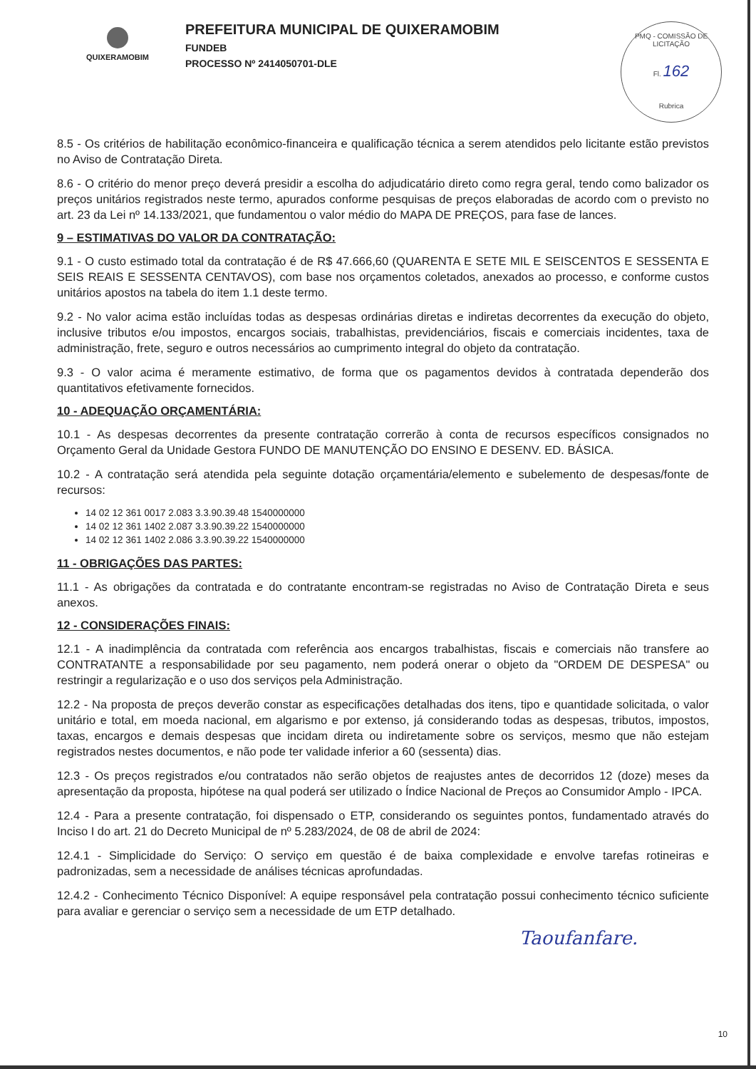QUIXERAMOBIM
PREFEITURA MUNICIPAL DE QUIXERAMOBIM
FUNDEB
PROCESSO Nº 2414050701-DLE
PMQ - COMISSÃO DE LICITAÇÃO
Fl. 162
Rubrica
8.5 - Os critérios de habilitação econômico-financeira e qualificação técnica a serem atendidos pelo licitante estão previstos no Aviso de Contratação Direta.
8.6 - O critério do menor preço deverá presidir a escolha do adjudicatário direto como regra geral, tendo como balizador os preços unitários registrados neste termo, apurados conforme pesquisas de preços elaboradas de acordo com o previsto no art. 23 da Lei nº 14.133/2021, que fundamentou o valor médio do MAPA DE PREÇOS, para fase de lances.
9 – ESTIMATIVAS DO VALOR DA CONTRATAÇÃO:
9.1 - O custo estimado total da contratação é de R$ 47.666,60 (QUARENTA E SETE MIL E SEISCENTOS E SESSENTA E SEIS REAIS E SESSENTA CENTAVOS), com base nos orçamentos coletados, anexados ao processo, e conforme custos unitários apostos na tabela do item 1.1 deste termo.
9.2 - No valor acima estão incluídas todas as despesas ordinárias diretas e indiretas decorrentes da execução do objeto, inclusive tributos e/ou impostos, encargos sociais, trabalhistas, previdenciários, fiscais e comerciais incidentes, taxa de administração, frete, seguro e outros necessários ao cumprimento integral do objeto da contratação.
9.3 - O valor acima é meramente estimativo, de forma que os pagamentos devidos à contratada dependerão dos quantitativos efetivamente fornecidos.
10 - ADEQUAÇÃO ORÇAMENTÁRIA:
10.1 - As despesas decorrentes da presente contratação correrão à conta de recursos específicos consignados no Orçamento Geral da Unidade Gestora FUNDO DE MANUTENÇÃO DO ENSINO E DESENV. ED. BÁSICA.
10.2 - A contratação será atendida pela seguinte dotação orçamentária/elemento e subelemento de despesas/fonte de recursos:
14 02 12 361 0017 2.083 3.3.90.39.48 1540000000
14 02 12 361 1402 2.087 3.3.90.39.22 1540000000
14 02 12 361 1402 2.086 3.3.90.39.22 1540000000
11 - OBRIGAÇÕES DAS PARTES:
11.1 - As obrigações da contratada e do contratante encontram-se registradas no Aviso de Contratação Direta e seus anexos.
12 - CONSIDERAÇÕES FINAIS:
12.1 - A inadimplência da contratada com referência aos encargos trabalhistas, fiscais e comerciais não transfere ao CONTRATANTE a responsabilidade por seu pagamento, nem poderá onerar o objeto da "ORDEM DE DESPESA" ou restringir a regularização e o uso dos serviços pela Administração.
12.2 - Na proposta de preços deverão constar as especificações detalhadas dos itens, tipo e quantidade solicitada, o valor unitário e total, em moeda nacional, em algarismo e por extenso, já considerando todas as despesas, tributos, impostos, taxas, encargos e demais despesas que incidam direta ou indiretamente sobre os serviços, mesmo que não estejam registrados nestes documentos, e não pode ter validade inferior a 60 (sessenta) dias.
12.3 - Os preços registrados e/ou contratados não serão objetos de reajustes antes de decorridos 12 (doze) meses da apresentação da proposta, hipótese na qual poderá ser utilizado o Índice Nacional de Preços ao Consumidor Amplo - IPCA.
12.4 - Para a presente contratação, foi dispensado o ETP, considerando os seguintes pontos, fundamentado através do Inciso I do art. 21 do Decreto Municipal de nº 5.283/2024, de 08 de abril de 2024:
12.4.1 - Simplicidade do Serviço: O serviço em questão é de baixa complexidade e envolve tarefas rotineiras e padronizadas, sem a necessidade de análises técnicas aprofundadas.
12.4.2 - Conhecimento Técnico Disponível: A equipe responsável pela contratação possui conhecimento técnico suficiente para avaliar e gerenciar o serviço sem a necessidade de um ETP detalhado.
Taoufanfare.
10